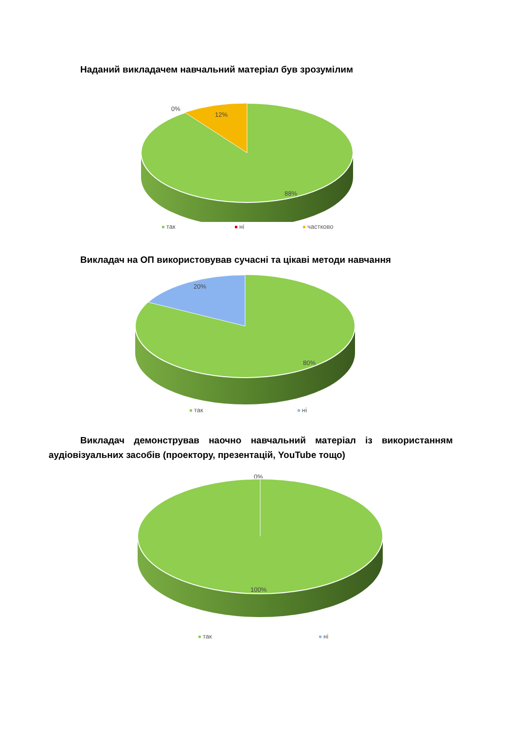Наданий викладачем навчальний матеріал був зрозумілим
0%
12%
88%
так ні частково
Викладач на ОП використовував сучасні та цікаві методи навчання
20%
80%
так ні
Викладач демонстрував наочно навчальний матеріал із використанням аудіовізуальних засобів (проектору, презентацій, YouTube тощо)
0%
100%
так ні